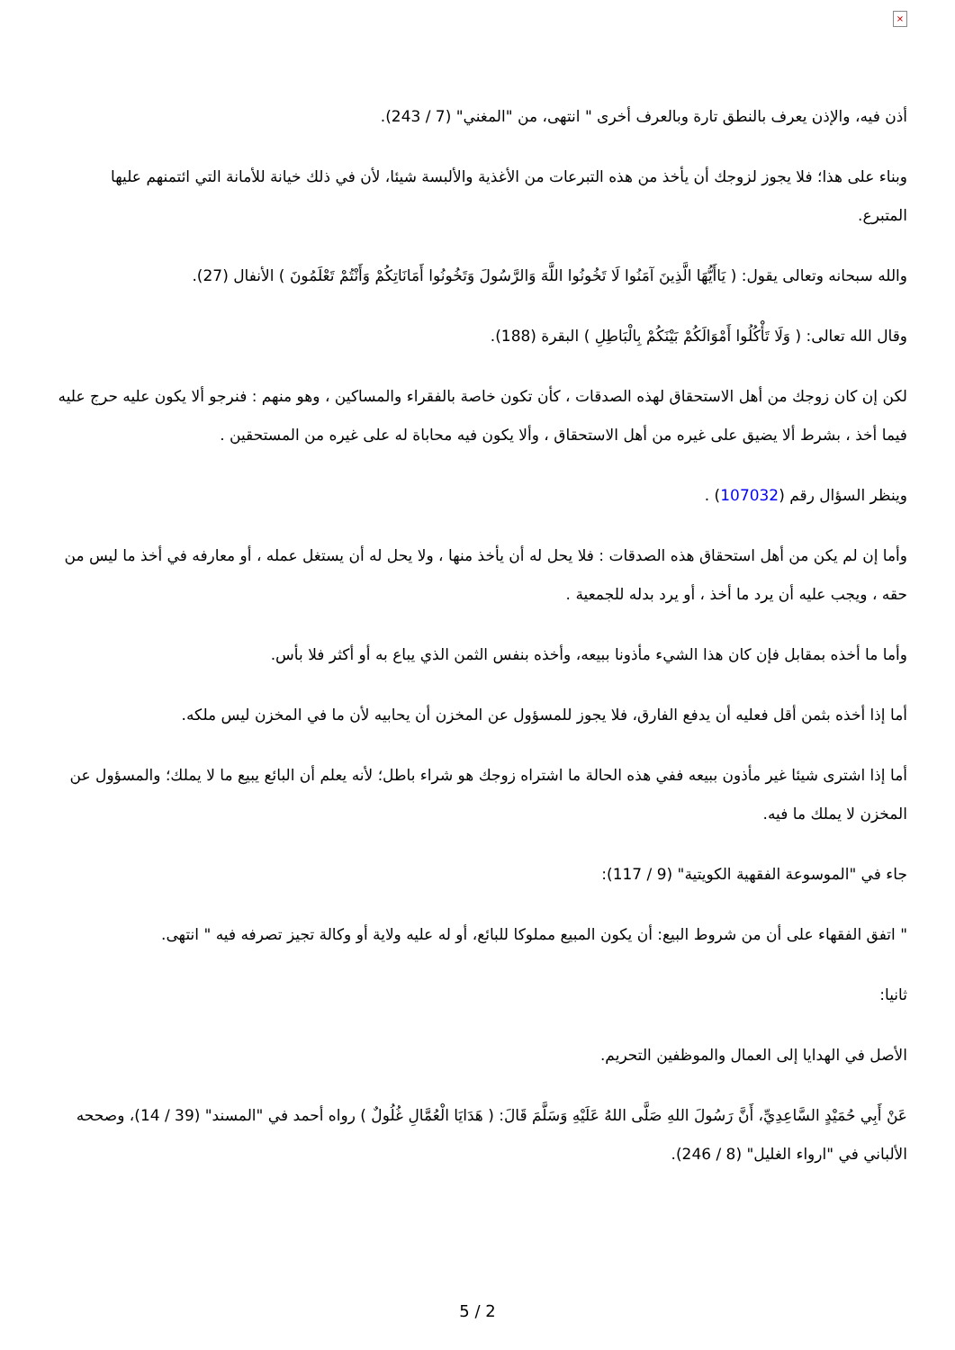×
أذن فيه، والإذن يعرف بالنطق تارة وبالعرف أخرى " انتهى، من "المغني" (7 / 243).
وبناء على هذا؛ فلا يجوز لزوجك أن يأخذ من هذه التبرعات من الأغذية والألبسة شيئا، لأن في ذلك خيانة للأمانة التي ائتمنهم عليها المتبرع.
والله سبحانه وتعالى يقول: ( يَاأَيُّهَا الَّذِينَ آمَنُوا لَا تَخُونُوا اللَّهَ وَالرَّسُولَ وَتَخُونُوا أَمَانَاتِكُمْ وَأَنْتُمْ تَعْلَمُونَ ) الأنفال (27).
وقال الله تعالى: ( وَلَا تَأْكُلُوا أَمْوَالَكُمْ بَيْنَكُمْ بِالْبَاطِلِ ) البقرة (188).
لكن إن كان زوجك من أهل الاستحقاق لهذه الصدقات ، كأن تكون خاصة بالفقراء والمساكين ، وهو منهم : فنرجو ألا يكون عليه حرج عليه فيما أخذ ، بشرط ألا يضيق على غيره من أهل الاستحقاق ، وألا يكون فيه محاباة له على غيره من المستحقين .
وينظر السؤال رقم (107032) .
وأما إن لم يكن من أهل استحقاق هذه الصدقات : فلا يحل له أن يأخذ منها ، ولا يحل له أن يستغل عمله ، أو معارفه في أخذ ما ليس من حقه ، ويجب عليه أن يرد ما أخذ ، أو يرد بدله للجمعية .
وأما ما أخذه بمقابل فإن كان هذا الشيء مأذونا ببيعه، وأخذه بنفس الثمن الذي يباع به أو أكثر فلا بأس.
أما إذا أخذه بثمن أقل فعليه أن يدفع الفارق، فلا يجوز للمسؤول عن المخزن أن يحابيه لأن ما في المخزن ليس ملكه.
أما إذا اشترى شيئا غير مأذون ببيعه ففي هذه الحالة ما اشتراه زوجك هو شراء باطل؛ لأنه يعلم أن البائع يبيع ما لا يملك؛ والمسؤول عن المخزن لا يملك ما فيه.
جاء في "الموسوعة الفقهية الكويتية" (9 / 117):
" اتفق الفقهاء على أن من شروط البيع: أن يكون المبيع مملوكا للبائع، أو له عليه ولاية أو وكالة تجيز تصرفه فيه " انتهى.
ثانيا:
الأصل في الهدايا إلى العمال والموظفين التحريم.
عَنْ أَبِي حُمَيْدٍ السَّاعِدِيِّ، أَنَّ رَسُولَ اللهِ صَلَّى اللهُ عَلَيْهِ وَسَلَّمَ قَالَ: ( هَدَايَا الْعُمَّالِ غُلُولٌ ) رواه أحمد في "المسند" (39 / 14)، وصححه الألباني في "ارواء الغليل" (8 / 246).
5 / 2